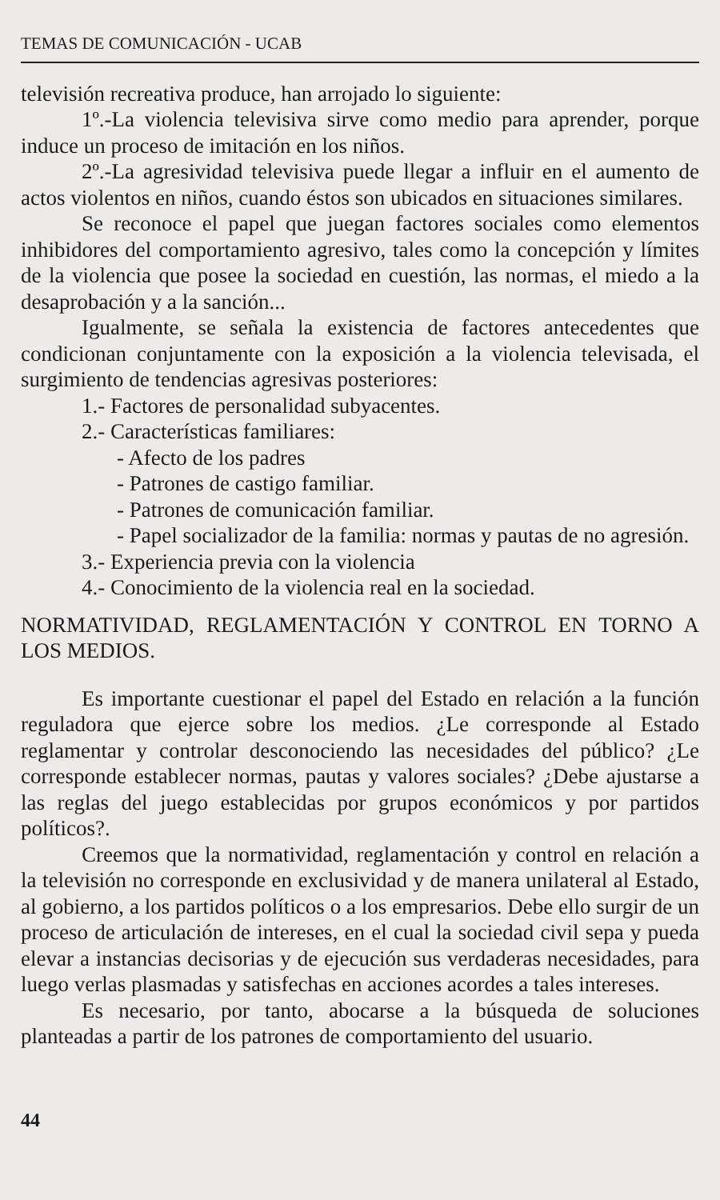TEMAS DE COMUNICACIÓN - UCAB
televisión recreativa produce, han arrojado lo siguiente:
1º.-La violencia televisiva sirve como medio para aprender, porque induce un proceso de imitación en los niños.
2º.-La agresividad televisiva puede llegar a influir en el aumento de actos violentos en niños, cuando éstos son ubicados en situaciones similares.
Se reconoce el papel que juegan factores sociales como elementos inhibidores del comportamiento agresivo, tales como la concepción y límites de la violencia que posee la sociedad en cuestión, las normas, el miedo a la desaprobación y a la sanción...
Igualmente, se señala la existencia de factores antecedentes que condicionan conjuntamente con la exposición a la violencia televisada, el surgimiento de tendencias agresivas posteriores:
1.- Factores de personalidad subyacentes.
2.- Características familiares:
- Afecto de los padres
- Patrones de castigo familiar.
- Patrones de comunicación familiar.
- Papel socializador de la familia: normas y pautas de no agresión.
3.- Experiencia previa con la violencia
4.- Conocimiento de la violencia real en la sociedad.
NORMATIVIDAD, REGLAMENTACIÓN Y CONTROL EN TORNO A LOS MEDIOS.
Es importante cuestionar el papel del Estado en relación a la función reguladora que ejerce sobre los medios. ¿Le corresponde al Estado reglamentar y controlar desconociendo las necesidades del público? ¿Le corresponde establecer normas, pautas y valores sociales? ¿Debe ajustarse a las reglas del juego establecidas por grupos económicos y por partidos políticos?.
Creemos que la normatividad, reglamentación y control en relación a la televisión no corresponde en exclusividad y de manera unilateral al Estado, al gobierno, a los partidos políticos o a los empresarios. Debe ello surgir de un proceso de articulación de intereses, en el cual la sociedad civil sepa y pueda elevar a instancias decisorias y de ejecución sus verdaderas necesidades, para luego verlas plasmadas y satisfechas en acciones acordes a tales intereses.
Es necesario, por tanto, abocarse a la búsqueda de soluciones planteadas a partir de los patrones de comportamiento del usuario.
44